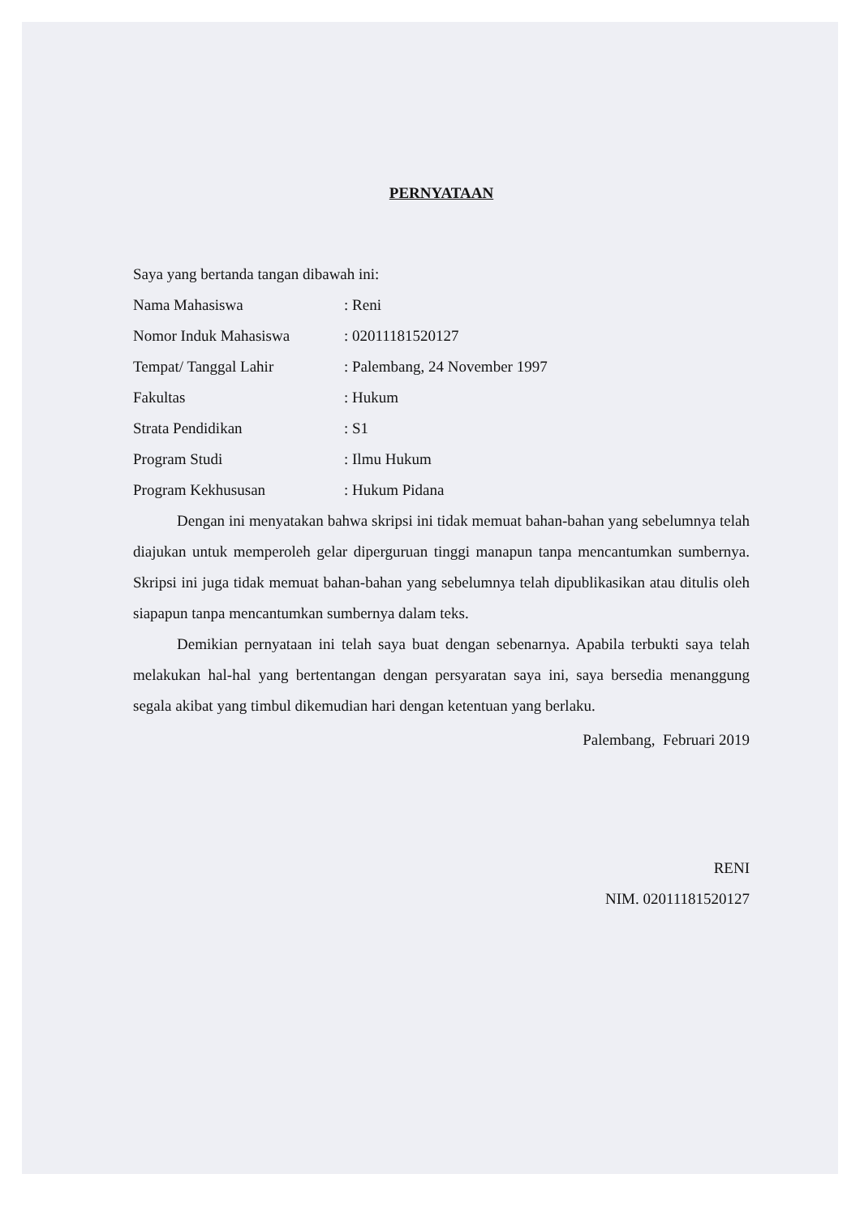PERNYATAAN
Saya yang bertanda tangan dibawah ini:
Nama Mahasiswa: Reni
Nomor Induk Mahasiswa: 02011181520127
Tempat/ Tanggal Lahir: Palembang, 24 November 1997
Fakultas: Hukum
Strata Pendidikan: S1
Program Studi: Ilmu Hukum
Program Kekhususan: Hukum Pidana
Dengan ini menyatakan bahwa skripsi ini tidak memuat bahan-bahan yang sebelumnya telah diajukan untuk memperoleh gelar diperguruan tinggi manapun tanpa mencantumkan sumbernya. Skripsi ini juga tidak memuat bahan-bahan yang sebelumnya telah dipublikasikan atau ditulis oleh siapapun tanpa mencantumkan sumbernya dalam teks.
Demikian pernyataan ini telah saya buat dengan sebenarnya. Apabila terbukti saya telah melakukan hal-hal yang bertentangan dengan persyaratan saya ini, saya bersedia menanggung segala akibat yang timbul dikemudian hari dengan ketentuan yang berlaku.
Palembang, Februari 2019
RENI
NIM. 02011181520127